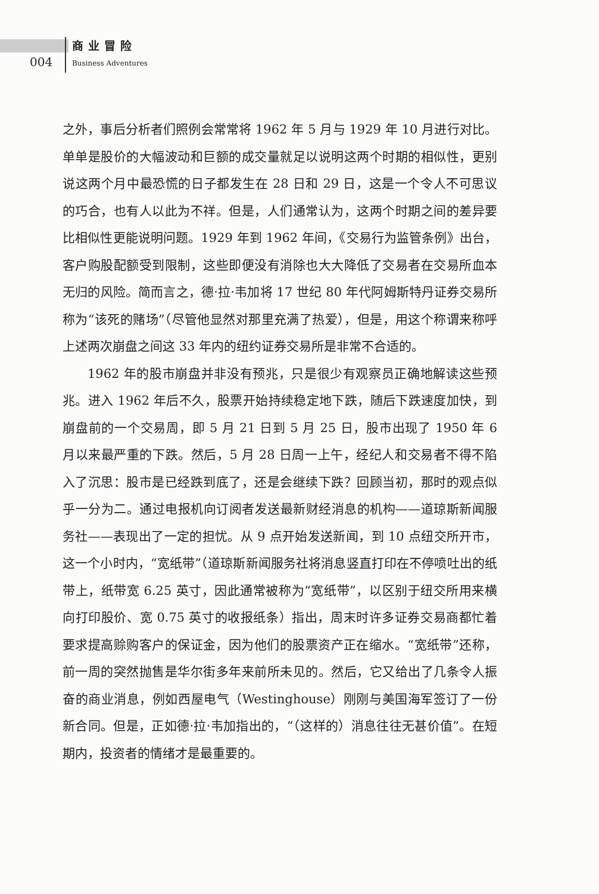004
商业冒险
Business Adventures
之外，事后分析者们照例会常常将 1962 年 5 月与 1929 年 10 月进行对比。单单是股价的大幅波动和巨额的成交量就足以说明这两个时期的相似性，更别说这两个月中最恐慌的日子都发生在 28 日和 29 日，这是一个令人不可思议的巧合，也有人以此为不祥。但是，人们通常认为，这两个时期之间的差异要比相似性更能说明问题。1929 年到 1962 年间，《交易行为监管条例》出台，客户购股配额受到限制，这些即便没有消除也大大降低了交易者在交易所血本无归的风险。简而言之，德·拉·韦加将 17 世纪 80 年代阿姆斯特丹证券交易所称为“该死的赌场”（尽管他显然对那里充满了热爱），但是，用这个称谓来称呼上述两次崩盘之间这 33 年内的纽约证券交易所是非常不合适的。
1962 年的股市崩盘并非没有预兆，只是很少有观察员正确地解读这些预兆。进入 1962 年后不久，股票开始持续稳定地下跌，随后下跌速度加快，到崩盘前的一个交易周，即 5 月 21 日到 5 月 25 日，股市出现了 1950 年 6 月以来最严重的下跌。然后，5 月 28 日周一上午，经纪人和交易者不得不陷入了沉思：股市是已经跌到底了，还是会继续下跌？回顾当初，那时的观点似乎一分为二。通过电报机向订阅者发送最新财经消息的机构——道琼斯新闻服务社——表现出了一定的担忧。从 9 点开始发送新闻，到 10 点纽交所开市，这一个小时内，“宽纸带”（道琼斯新闻服务社将消息竖直打印在不停喷吐出的纸带上，纸带宽 6.25 英寸，因此通常被称为“宽纸带”，以区别于纽交所用来横向打印股价、宽 0.75 英寸的收报纸条）指出，周末时许多证券交易商都忙着要求提高赊购客户的保证金，因为他们的股票资产正在缩水。“宽纸带”还称，前一周的突然抛售是华尔街多年来前所未见的。然后，它又给出了几条令人振奋的商业消息，例如西屋电气（Westinghouse）刚刚与美国海军签订了一份新合同。但是，正如德·拉·韦加指出的，“（这样的）消息往往无甚价值”。在短期内，投资者的情绪才是最重要的。